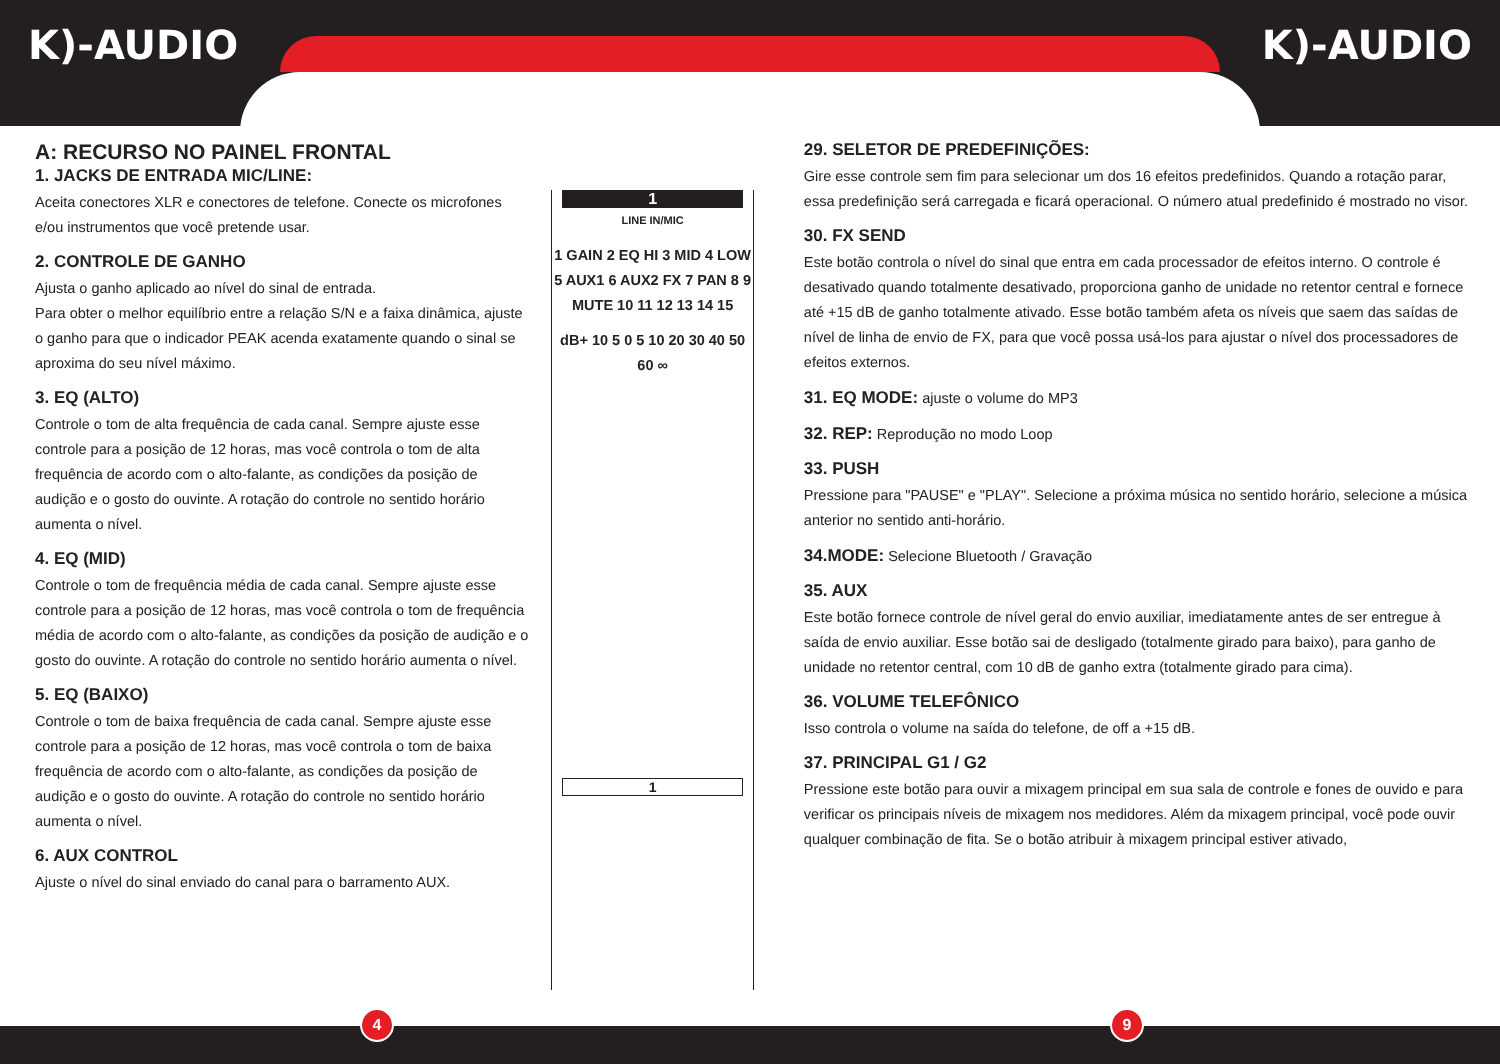K)-AUDIO K)-AUDIO
A: RECURSO NO PAINEL FRONTAL
1. JACKS DE ENTRADA MIC/LINE:
Aceita conectores XLR e conectores de telefone. Conecte os microfones e/ou instrumentos que você pretende usar.
2. CONTROLE DE GANHO
Ajusta o ganho aplicado ao nível do sinal de entrada.
Para obter o melhor equilíbrio entre a relação S/N e a faixa dinâmica, ajuste o ganho para que o indicador PEAK acenda exatamente quando o sinal se aproxima do seu nível máximo.
3. EQ (ALTO)
Controle o tom de alta frequência de cada canal. Sempre ajuste esse controle para a posição de 12 horas, mas você controla o tom de alta frequência de acordo com o alto-falante, as condições da posição de audição e o gosto do ouvinte. A rotação do controle no sentido horário aumenta o nível.
4. EQ (MID)
Controle o tom de frequência média de cada canal. Sempre ajuste esse controle para a posição de 12 horas, mas você controla o tom de frequência média de acordo com o alto-falante, as condições da posição de audição e o gosto do ouvinte. A rotação do controle no sentido horário aumenta o nível.
5. EQ (BAIXO)
Controle o tom de baixa frequência de cada canal. Sempre ajuste esse controle para a posição de 12 horas, mas você controla o tom de baixa frequência de acordo com o alto-falante, as condições da posição de audição e o gosto do ouvinte. A rotação do controle no sentido horário aumenta o nível.
6. AUX CONTROL
Ajuste o nível do sinal enviado do canal para o barramento AUX.
1
LINE IN/MIC
1 GAIN 2 EQ HI 3 MID 4 LOW 5 AUX1 6 AUX2 FX 7 PAN 8 9 MUTE 10 11 12 13 14 15
dB+ 10 5 0 5 10 20 30 40 50 60 ∞
1
29. SELETOR DE PREDEFINIÇÕES:
Gire esse controle sem fim para selecionar um dos 16 efeitos predefinidos. Quando a rotação parar, essa predefinição será carregada e ficará operacional. O número atual predefinido é mostrado no visor.
30. FX SEND
Este botão controla o nível do sinal que entra em cada processador de efeitos interno. O controle é desativado quando totalmente desativado, proporciona ganho de unidade no retentor central e fornece até +15 dB de ganho totalmente ativado. Esse botão também afeta os níveis que saem das saídas de nível de linha de envio de FX, para que você possa usá-los para ajustar o nível dos processadores de efeitos externos.
31. EQ MODE: ajuste o volume do MP3
32. REP: Reprodução no modo Loop
33. PUSH
Pressione para "PAUSE" e "PLAY". Selecione a próxima música no sentido horário, selecione a música anterior no sentido anti-horário.
34.MODE: Selecione Bluetooth / Gravação
35. AUX
Este botão fornece controle de nível geral do envio auxiliar, imediatamente antes de ser entregue à saída de envio auxiliar. Esse botão sai de desligado (totalmente girado para baixo), para ganho de unidade no retentor central, com 10 dB de ganho extra (totalmente girado para cima).
36. VOLUME TELEFÔNICO
Isso controla o volume na saída do telefone, de off a +15 dB.
37. PRINCIPAL G1 / G2
Pressione este botão para ouvir a mixagem principal em sua sala de controle e fones de ouvido e para verificar os principais níveis de mixagem nos medidores. Além da mixagem principal, você pode ouvir qualquer combinação de fita. Se o botão atribuir à mixagem principal estiver ativado,
4 9